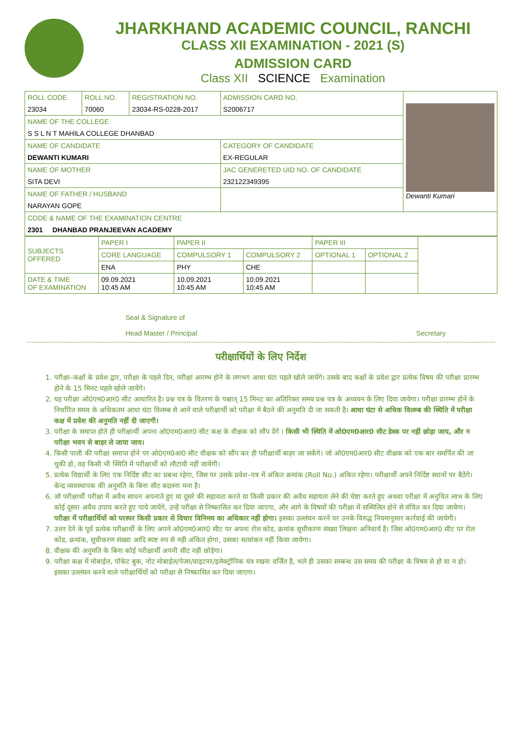JHARKHAND ACADEMIC COUNCIL, RANCHI
CLASS XII EXAMINATION - 2021 (S)
ADMISSION CARD
Class XII SCIENCE Examination
| ROLL CODE | ROLL NO. | REGISTRATION NO. | ADMISSION CARD NO. | Dewanti Kumari |
| 23034 | 70060 | 23034-RS-0228-2017 | S2006717 | |
| NAME OF THE COLLEGE | | | | |
| S S L N T MAHILA COLLEGE DHANBAD | | | | |
| NAME OF CANDIDATE | | | CATEGORY OF CANDIDATE | |
| DEWANTI KUMARI | | | EX-REGULAR | |
| NAME OF MOTHER | | | JAC GENERETED UID NO. OF CANDIDATE | |
| SITA DEVI | | | 232122349395 | |
| NAME OF FATHER / HUSBAND | | | | |
| NARAYAN GOPE | | | | |
| CODE & NAME OF THE EXAMINATION CENTRE | | | | |
| 2301 DHANBAD PRANJEEVAN ACADEMY | | | | |
| SUBJECTS OFFERED | PAPER I | PAPER II | | PAPER III | | |
| | CORE LANGUAGE | COMPULSORY 1 | COMPULSORY 2 | OPTIONAL 1 | OPTIONAL 2 | |
| | ENA | PHY | CHE | | | |
| DATE & TIME OF EXAMINATION | 09.09.2021 10:45 AM | 10.09.2021 10:45 AM | 10.09.2021 10:45 AM | | | |
Seal & Signature of
Head Master / Principal
Secretary
परीक्षार्थियों के लिए निर्देश
1. परीक्षा–कक्षों के प्रवेश द्वार, परीक्षा के पहले दिन, परीक्षा आरम्भ होने के लगभग आधा घंटा पहले खोले जायेंगे। उसके बाद कक्षों के प्रवेश द्वार प्रत्येक विषय की परीक्षा प्रारम्भ होने के 15 मिनट पहले खोले जायेंगे।
2. यह परीक्षा ओ0एम0आर0 सीट आधारित है। प्रश्न पत्र के वितरण के पश्चात् 15 मिनट का अतिरिक्त समय प्रश्न पत्र के अध्ययन के लिए दिया जायेगा। परीक्षा प्रारम्भ होने के निर्धारित समय के अधिकतम आधा घंटा विलम्ब से आने वाले परीक्षार्थी को परीक्षा में बैठने की अनुमति दी जा सकती है। आधा घंटा से अधिक विलम्ब की स्थिति में परीक्षा कक्ष में प्रवेश की अनुमति नहीं दी जाएगी।
3. परीक्षा के समाप्त होते ही परीक्षार्थी अपना ओ0एम0आर0 सीट कक्ष के वीक्षक को सौंप देंगें । किसी भी स्थिति में ओ0एम0आर0 सीट डेस्क पर नहीं छोड़ा जाय, और न परीक्षा भवन से बाहर ले जाया जाय।
4. किसी पाली की परीक्षा समाप्त होने पर ओ0एम0आ0 सीट वीक्षक को सौंप कर ही परीक्षार्थी बाहर जा सकेंगे। जो ओ0एम0आर0 सीट वीक्षक को एक बार समर्पित की जा चुकी हो, वह किसी भी स्थिति में परीक्षार्थी को लौटायी नहीं जायेगी।
5. प्रत्येक विद्यार्थी के लिए एक निर्दिष्ट सीट का प्रबन्ध रहेगा, जिस पर उसके प्रवेश–पत्र में अंकित क्रमांक (Roll No.) अंकित रहेगा। परीक्षार्थी अपने निर्दिष्ट स्थानों पर बैठेंगे। केन्द्र व्यवस्थापक की अनुमति के बिना सीट बदलना मना है।
6. जो परीक्षार्थी परीक्षा में अवैध साधन अपनाते हुए या दूसरे की सहायता करते या किसी प्रकार की अवैध सहायता लेने की चेष्टा करते हुए अथवा परीक्षा में अनुचित लाभ के लिए कोई दूसरा अवैध उपाय करते हुए पाये जायेंगे, उन्हें परीक्षा से निष्कासित कर दिया जाएगा, और आगे के विषयों की परीक्षा में सम्मिलित होने से वंचित कर दिया जायेगा। परीक्षा में परीक्षार्थियों को परस्पर किसी प्रकार से विचार विनिमय का अधिकार नहीं होगा। इसका उल्लंघन करने पर उनके विरुद्ध नियमानुसार कार्रवाई की जायेगी।
7. उत्तर देने के पूर्व प्रत्येक परीक्षार्थी के लिए अपने ओ0एम0आर0 सीट पर अपना रोल कोड, क्रमांक सूचीकरण संख्या लिखना अनिवार्य है। जिस ओ0एम0आर0 सीट पर रोल कोड, क्रमांक, सूचीकरण संख्या आदि स्पष्ट रुप से नही अंकित होगा, उसका सत्यांकन नहीं किया जायेगा।
8. वीक्षक की अनुमति के बिना कोई परीक्षार्थी अपनी सीट नहीं छोड़ेगा।
9. परीक्षा कक्ष में मोबाईल, पॉकेट बुक, नोट मोबाईल/पेजर/वाइटनर/इलेक्ट्रॉनिक यंत्र रखना वर्जित है, भले ही उसका सम्बन्ध उस समय की परीक्षा के विषय से हो या न हो। इसका उल्लंघन करने वाले परीक्षार्थियों को परीक्षा से निष्कासित कर दिया जाएगा।